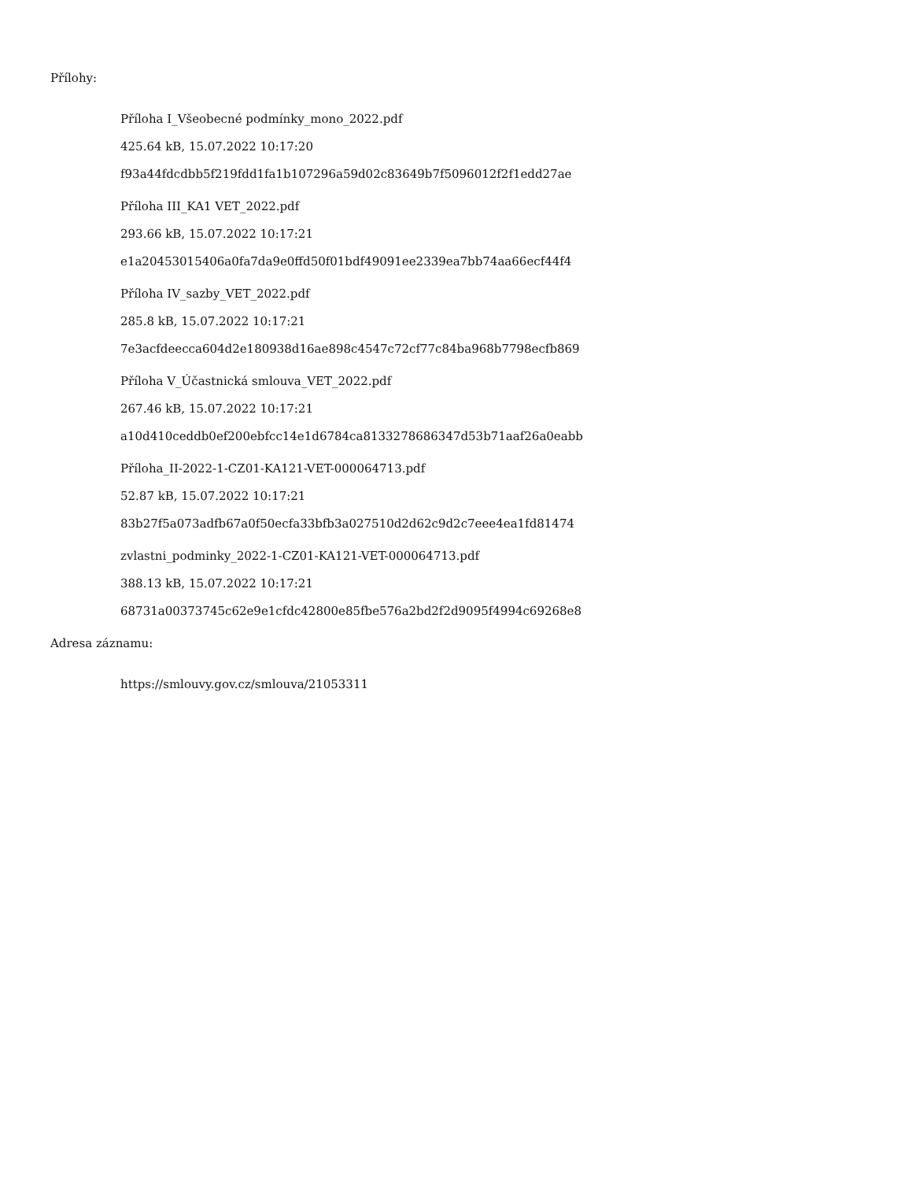Přílohy:
Příloha I_Všeobecné podmínky_mono_2022.pdf
425.64 kB, 15.07.2022 10:17:20
f93a44fdcdbb5f219fdd1fa1b107296a59d02c83649b7f5096012f2f1edd27ae
Příloha III_KA1 VET_2022.pdf
293.66 kB, 15.07.2022 10:17:21
e1a20453015406a0fa7da9e0ffd50f01bdf49091ee2339ea7bb74aa66ecf44f4
Příloha IV_sazby_VET_2022.pdf
285.8 kB, 15.07.2022 10:17:21
7e3acfdeecca604d2e180938d16ae898c4547c72cf77c84ba968b7798ecfb869
Příloha V_Účastnická smlouva_VET_2022.pdf
267.46 kB, 15.07.2022 10:17:21
a10d410ceddb0ef200ebfcc14e1d6784ca8133278686347d53b71aaf26a0eabb
Příloha_II-2022-1-CZ01-KA121-VET-000064713.pdf
52.87 kB, 15.07.2022 10:17:21
83b27f5a073adfb67a0f50ecfa33bfb3a027510d2d62c9d2c7eee4ea1fd81474
zvlastni_podminky_2022-1-CZ01-KA121-VET-000064713.pdf
388.13 kB, 15.07.2022 10:17:21
68731a00373745c62e9e1cfdc42800e85fbe576a2bd2f2d9095f4994c69268e8
Adresa záznamu:
https://smlouvy.gov.cz/smlouva/21053311